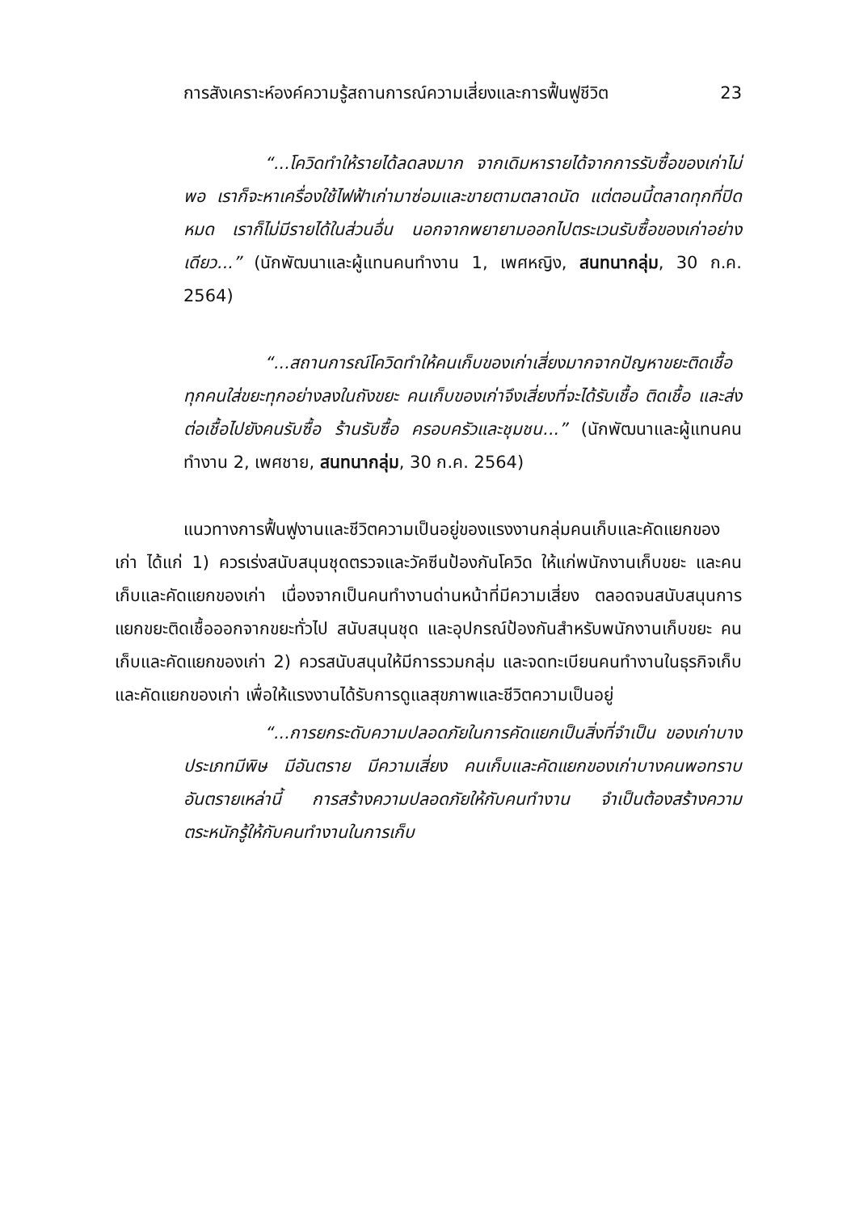การสังเคราะห์องค์ความรู้สถานการณ์ความเสี่ยงและการฟื้นฟูชีวิต 23
“...โควิดทำให้รายได้ลดลงมาก จากเดิมหารายได้จากการรับซื้อของเก่าไม่พอ เราก็จะหาเครื่องใช้ไฟฟ้าเก่ามาซ่อมและขายตามตลาดนัด แต่ตอนนี้ตลาดทุกที่ปิดหมด เราก็ไม่มีรายได้ในส่วนอื่น นอกจากพยายามออกไปตระเวนรับซื้อของเก่าอย่างเดียว...” (นักพัฒนาและผู้แทนคนทำงาน 1, เพศหญิง, สนทนากลุ่ม, 30 ก.ค. 2564)
“...สถานการณ์โควิดทำให้คนเก็บของเก่าเสี่ยงมากจากปัญหาขยะติดเชื้อ ทุกคนใส่ขยะทุกอย่างลงในถังขยะ คนเก็บของเก่าจึงเสี่ยงที่จะได้รับเชื้อ ติดเชื้อ และส่งต่อเชื้อไปยังคนรับซื้อ ร้านรับซื้อ ครอบครัวและชุมชน...” (นักพัฒนาและผู้แทนคนทำงาน 2, เพศชาย, สนทนากลุ่ม, 30 ก.ค. 2564)
แนวทางการฟื้นฟูงานและชีวิตความเป็นอยู่ของแรงงานกลุ่มคนเก็บและคัดแยกของเก่า ได้แก่ 1) ควรเร่งสนับสนุนชุดตรวจและวัคซีนป้องกันโควิด ให้แก่พนักงานเก็บขยะ และคนเก็บและคัดแยกของเก่า เนื่องจากเป็นคนทำงานด่านหน้าที่มีความเสี่ยง ตลอดจนสนับสนุนการแยกขยะติดเชื้อออกจากขยะทั่วไป สนับสนุนชุด และอุปกรณ์ป้องกันสำหรับพนักงานเก็บขยะ คนเก็บและคัดแยกของเก่า 2) ควรสนับสนุนให้มีการรวมกลุ่ม และจดทะเบียนคนทำงานในธุรกิจเก็บและคัดแยกของเก่า เพื่อให้แรงงานได้รับการดูแลสุขภาพและชีวิตความเป็นอยู่
“...การยกระดับความปลอดภัยในการคัดแยกเป็นสิ่งที่จำเป็น ของเก่าบางประเภทมีพิษ มีอันตราย มีความเสี่ยง คนเก็บและคัดแยกของเก่าบางคนพอทราบอันตรายเหล่านี้ การสร้างความปลอดภัยให้กับคนทำงาน จำเป็นต้องสร้างความตระหนักรู้ให้กับคนทำงานในการเก็บ